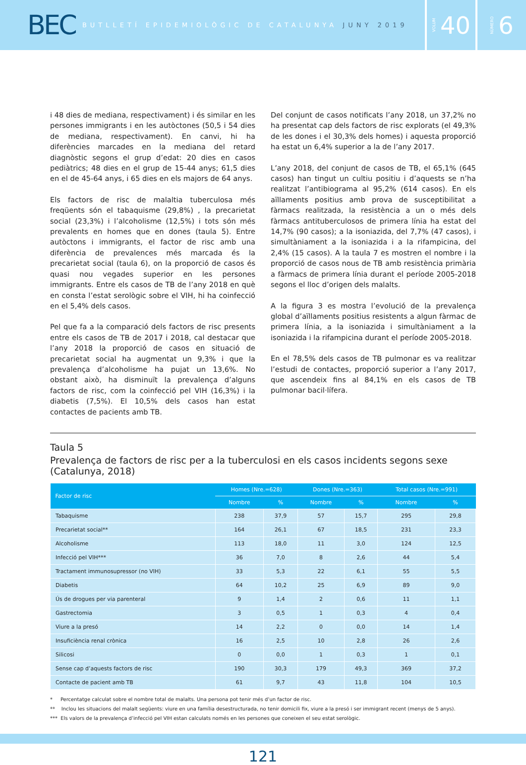BEC BUTLLETÍ EPIDEMIOLÒGIC DE CATALUNYA JUNY 2019
VOLUM 40
NÚMERO 6
i 48 dies de mediana, respectivament) i és similar en les persones immigrants i en les autòctones (50,5 i 54 dies de mediana, respectivament). En canvi, hi ha diferències marcades en la mediana del retard diagnòstic segons el grup d’edat: 20 dies en casos pediàtrics; 48 dies en el grup de 15-44 anys; 61,5 dies en el de 45-64 anys, i 65 dies en els majors de 64 anys.
Els factors de risc de malaltia tuberculosa més freqüents són el tabaquisme (29,8%) , la precarietat social (23,3%) i l’alcoholisme (12,5%) i tots són més prevalents en homes que en dones (taula 5). Entre autòctons i immigrants, el factor de risc amb una diferència de prevalences més marcada és la precarietat social (taula 6), on la proporció de casos és quasi nou vegades superior en les persones immigrants. Entre els casos de TB de l’any 2018 en què en consta l’estat serològic sobre el VIH, hi ha coinfecció en el 5,4% dels casos.
Pel que fa a la comparació dels factors de risc presents entre els casos de TB de 2017 i 2018, cal destacar que l’any 2018 la proporció de casos en situació de precarietat social ha augmentat un 9,3% i que la prevalença d’alcoholisme ha pujat un 13,6%. No obstant això, ha disminuït la prevalença d’alguns factors de risc, com la coinfecció pel VIH (16,3%) i la diabetis (7,5%). El 10,5% dels casos han estat contactes de pacients amb TB.
Del conjunt de casos notificats l’any 2018, un 37,2% no ha presentat cap dels factors de risc explorats (el 49,3% de les dones i el 30,3% dels homes) i aquesta proporció ha estat un 6,4% superior a la de l’any 2017.
L’any 2018, del conjunt de casos de TB, el 65,1% (645 casos) han tingut un cultiu positiu i d’aquests se n’ha realitzat l’antibiograma al 95,2% (614 casos). En els aïllaments positius amb prova de susceptibilitat a fàrmacs realitzada, la resistència a un o més dels fàrmacs antituberculosos de primera línia ha estat del 14,7% (90 casos); a la isoniazida, del 7,7% (47 casos), i simultàniament a la isoniazida i a la rifampicina, del 2,4% (15 casos). A la taula 7 es mostren el nombre i la proporció de casos nous de TB amb resistència primària a fàrmacs de primera línia durant el període 2005-2018 segons el lloc d’origen dels malalts.
A la figura 3 es mostra l’evolució de la prevalença global d’aïllaments positius resistents a algun fàrmac de primera línia, a la isoniazida i simultàniament a la isoniazida i la rifampicina durant el període 2005-2018.
En el 78,5% dels casos de TB pulmonar es va realitzar l’estudi de contactes, proporció superior a l’any 2017, que ascendeix fins al 84,1% en els casos de TB pulmonar bacil·lífera.
Taula 5
Prevalença de factors de risc per a la tuberculosi en els casos incidents segons sexe (Catalunya, 2018)
| Factor de risc | Homes (Nre.=628) | | Dones (Nre.=363) | | Total casos (Nre.=991) | |
| --- | --- | --- | --- | --- | --- | --- |
| | Nombre | % | Nombre | % | Nombre | % |
| Tabaquisme | 238 | 37,9 | 57 | 15,7 | 295 | 29,8 |
| Precarietat social** | 164 | 26,1 | 67 | 18,5 | 231 | 23,3 |
| Alcoholisme | 113 | 18,0 | 11 | 3,0 | 124 | 12,5 |
| Infecció pel VIH*** | 36 | 7,0 | 8 | 2,6 | 44 | 5,4 |
| Tractament immunosupressor (no VIH) | 33 | 5,3 | 22 | 6,1 | 55 | 5,5 |
| Diabetis | 64 | 10,2 | 25 | 6,9 | 89 | 9,0 |
| Ús de drogues per via parenteral | 9 | 1,4 | 2 | 0,6 | 11 | 1,1 |
| Gastrectomia | 3 | 0,5 | 1 | 0,3 | 4 | 0,4 |
| Viure a la presó | 14 | 2,2 | 0 | 0,0 | 14 | 1,4 |
| Insuficiència renal crònica | 16 | 2,5 | 10 | 2,8 | 26 | 2,6 |
| Silicosi | 0 | 0,0 | 1 | 0,3 | 1 | 0,1 |
| Sense cap d’aquests factors de risc | 190 | 30,3 | 179 | 49,3 | 369 | 37,2 |
| Contacte de pacient amb TB | 61 | 9,7 | 43 | 11,8 | 104 | 10,5 |
* Percentatge calculat sobre el nombre total de malalts. Una persona pot tenir més d’un factor de risc.
** Inclou les situacions del malalt següents: viure en una família desestructurada, no tenir domicili fix, viure a la presó i ser immigrant recent (menys de 5 anys).
*** Els valors de la prevalença d’infecció pel VIH estan calculats només en les persones que coneixen el seu estat serològic.
121